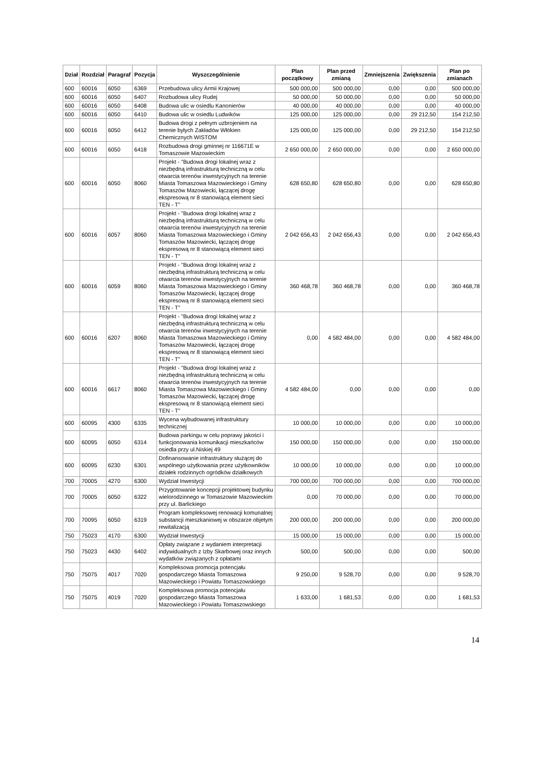| Dział | Rozdział | Paragraf | Pozycja | Wyszczególnienie | Plan początkowy | Plan przed zmianą | Zmniejszenia | Zwiększenia | Plan po zmianach |
| --- | --- | --- | --- | --- | --- | --- | --- | --- | --- |
| 600 | 60016 | 6050 | 6369 | Przebudowa ulicy Armii Krajowej | 500 000,00 | 500 000,00 | 0,00 | 0,00 | 500 000,00 |
| 600 | 60016 | 6050 | 6407 | Rozbudowa ulicy Rudej | 50 000,00 | 50 000,00 | 0,00 | 0,00 | 50 000,00 |
| 600 | 60016 | 6050 | 6408 | Budowa ulic w osiedlu Kanonierów | 40 000,00 | 40 000,00 | 0,00 | 0,00 | 40 000,00 |
| 600 | 60016 | 6050 | 6410 | Budowa ulic w osiedlu Ludwików | 125 000,00 | 125 000,00 | 0,00 | 29 212,50 | 154 212,50 |
| 600 | 60016 | 6050 | 6412 | Budowa drogi z pełnym uzbrojeniem na terenie byłych Zakładów Włókien Chemicznych WISTOM | 125 000,00 | 125 000,00 | 0,00 | 29 212,50 | 154 212,50 |
| 600 | 60016 | 6050 | 6418 | Rozbudowa drogi gminnej nr 116671E w Tomaszowie Mazowieckim | 2 650 000,00 | 2 650 000,00 | 0,00 | 0,00 | 2 650 000,00 |
| 600 | 60016 | 6050 | 8060 | Projekt - "Budowa drogi lokalnej wraz z niezbędną infrastrukturą techniczną w celu otwarcia terenów inwestycyjnych na terenie Miasta Tomaszowa Mazowieckiego i Gminy Tomaszów Mazowiecki, łączącej drogę ekspresową nr 8 stanowiącą element sieci TEN - T" | 628 650,80 | 628 650,80 | 0,00 | 0,00 | 628 650,80 |
| 600 | 60016 | 6057 | 8060 | Projekt - "Budowa drogi lokalnej wraz z niezbędną infrastrukturą techniczną w celu otwarcia terenów inwestycyjnych na terenie Miasta Tomaszowa Mazowieckiego i Gminy Tomaszów Mazowiecki, łączącej drogę ekspresową nr 8 stanowiącą element sieci TEN - T" | 2 042 656,43 | 2 042 656,43 | 0,00 | 0,00 | 2 042 656,43 |
| 600 | 60016 | 6059 | 8060 | Projekt - "Budowa drogi lokalnej wraz z niezbędną infrastrukturą techniczną w celu otwarcia terenów inwestycyjnych na terenie Miasta Tomaszowa Mazowieckiego i Gminy Tomaszów Mazowiecki, łączącej drogę ekspresową nr 8 stanowiącą element sieci TEN - T" | 360 468,78 | 360 468,78 | 0,00 | 0,00 | 360 468,78 |
| 600 | 60016 | 6207 | 8060 | Projekt - "Budowa drogi lokalnej wraz z niezbędną infrastrukturą techniczną w celu otwarcia terenów inwestycyjnych na terenie Miasta Tomaszowa Mazowieckiego i Gminy Tomaszów Mazowiecki, łączącej drogę ekspresową nr 8 stanowiącą element sieci TEN - T" | 0,00 | 4 582 484,00 | 0,00 | 0,00 | 4 582 484,00 |
| 600 | 60016 | 6617 | 8060 | Projekt - "Budowa drogi lokalnej wraz z niezbędną infrastrukturą techniczną w celu otwarcia terenów inwestycyjnych na terenie Miasta Tomaszowa Mazowieckiego i Gminy Tomaszów Mazowiecki, łączącej drogę ekspresową nr 8 stanowiącą element sieci TEN - T" | 4 582 484,00 | 0,00 | 0,00 | 0,00 | 0,00 |
| 600 | 60095 | 4300 | 6335 | Wycena wybudowanej infrastruktury technicznej | 10 000,00 | 10 000,00 | 0,00 | 0,00 | 10 000,00 |
| 600 | 60095 | 6050 | 6314 | Budowa parkingu w celu poprawy jakości i funkcjonowania komunikacji mieszkańców osiedla przy ul.Niskiej 49 | 150 000,00 | 150 000,00 | 0,00 | 0,00 | 150 000,00 |
| 600 | 60095 | 6230 | 6301 | Dofinansowanie infrastruktury służącej do wspólnego użytkowania przez użytkowników działek rodzinnych ogródków działkowych | 10 000,00 | 10 000,00 | 0,00 | 0,00 | 10 000,00 |
| 700 | 70005 | 4270 | 6300 | Wydział Inwestycji | 700 000,00 | 700 000,00 | 0,00 | 0,00 | 700 000,00 |
| 700 | 70005 | 6050 | 6322 | Przygotowanie koncepcji projektowej budynku wielorodzinnego w Tomaszowie Mazowieckim przy ul. Barlickiego | 0,00 | 70 000,00 | 0,00 | 0,00 | 70 000,00 |
| 700 | 70095 | 6050 | 6319 | Program kompleksowej renowacji komunalnej substancji mieszkaniowej w obszarze objetym rewitalizacją | 200 000,00 | 200 000,00 | 0,00 | 0,00 | 200 000,00 |
| 750 | 75023 | 4170 | 6300 | Wydział Inwestycji | 15 000,00 | 15 000,00 | 0,00 | 0,00 | 15 000,00 |
| 750 | 75023 | 4430 | 6402 | Opłaty związane z wydaniem interpretacji indywidualnych z Izby Skarbowej oraz innych wydatków związanych z opłatami | 500,00 | 500,00 | 0,00 | 0,00 | 500,00 |
| 750 | 75075 | 4017 | 7020 | Kompleksowa promocja potencjału gospodarczego Miasta Tomaszowa Mazowieckiego i Powiatu Tomaszowskiego | 9 250,00 | 9 528,70 | 0,00 | 0,00 | 9 528,70 |
| 750 | 75075 | 4019 | 7020 | Kompleksowa promocja potencjału gospodarczego Miasta Tomaszowa Mazowieckiego i Powiatu Tomaszowskiego | 1 633,00 | 1 681,53 | 0,00 | 0,00 | 1 681,53 |
14